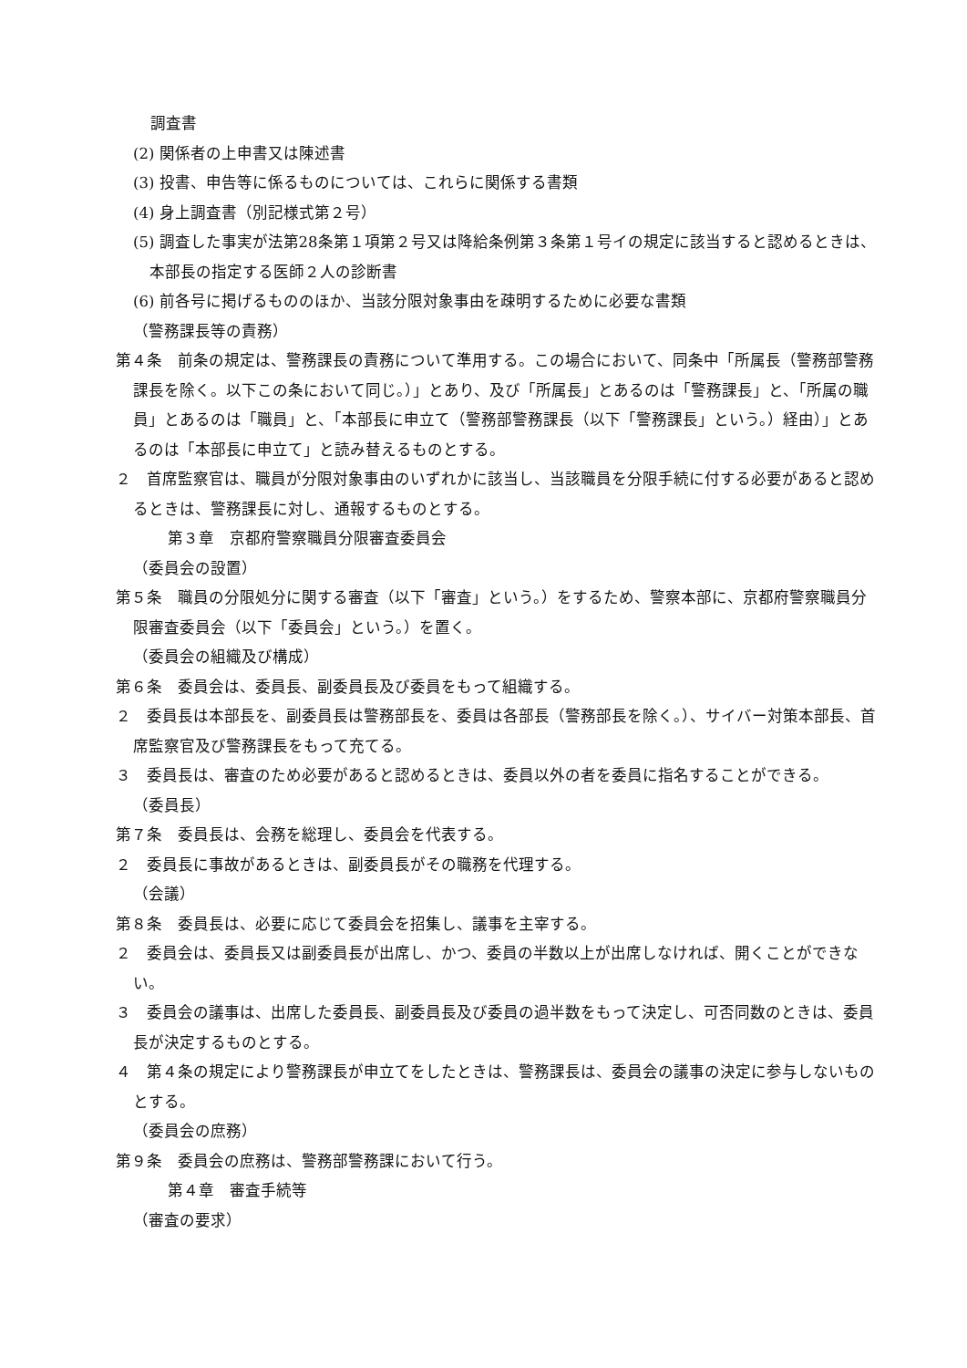調査書
(2) 関係者の上申書又は陳述書
(3) 投書、申告等に係るものについては、これらに関係する書類
(4) 身上調査書（別記様式第２号）
(5) 調査した事実が法第28条第１項第２号又は降給条例第３条第１号イの規定に該当すると認めるときは、本部長の指定する医師２人の診断書
(6) 前各号に掲げるもののほか、当該分限対象事由を疎明するために必要な書類
（警務課長等の責務）
第４条　前条の規定は、警務課長の責務について準用する。この場合において、同条中「所属長（警務部警務課長を除く。以下この条において同じ。）」とあり、及び「所属長」とあるのは「警務課長」と、「所属の職員」とあるのは「職員」と、「本部長に申立て（警務部警務課長（以下「警務課長」という。）経由）」とあるのは「本部長に申立て」と読み替えるものとする。
２　首席監察官は、職員が分限対象事由のいずれかに該当し、当該職員を分限手続に付する必要があると認めるときは、警務課長に対し、通報するものとする。
第３章　京都府警察職員分限審査委員会
（委員会の設置）
第５条　職員の分限処分に関する審査（以下「審査」という。）をするため、警察本部に、京都府警察職員分限審査委員会（以下「委員会」という。）を置く。
（委員会の組織及び構成）
第６条　委員会は、委員長、副委員長及び委員をもって組織する。
２　委員長は本部長を、副委員長は警務部長を、委員は各部長（警務部長を除く。）、サイバー対策本部長、首席監察官及び警務課長をもって充てる。
３　委員長は、審査のため必要があると認めるときは、委員以外の者を委員に指名することができる。
（委員長）
第７条　委員長は、会務を総理し、委員会を代表する。
２　委員長に事故があるときは、副委員長がその職務を代理する。
（会議）
第８条　委員長は、必要に応じて委員会を招集し、議事を主宰する。
２　委員会は、委員長又は副委員長が出席し、かつ、委員の半数以上が出席しなければ、開くことができない。
３　委員会の議事は、出席した委員長、副委員長及び委員の過半数をもって決定し、可否同数のときは、委員長が決定するものとする。
４　第４条の規定により警務課長が申立てをしたときは、警務課長は、委員会の議事の決定に参与しないものとする。
（委員会の庶務）
第９条　委員会の庶務は、警務部警務課において行う。
第４章　審査手続等
（審査の要求）